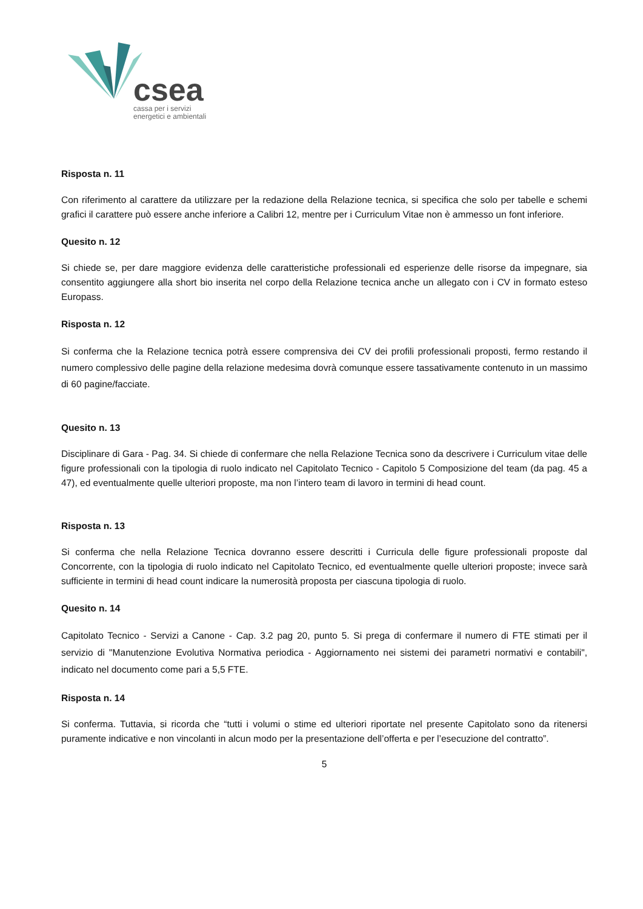csea
cassa per i servizi
energetici e ambientali
Risposta n. 11
Con riferimento al carattere da utilizzare per la redazione della Relazione tecnica, si specifica che solo per tabelle e schemi grafici il carattere può essere anche inferiore a Calibri 12, mentre per i Curriculum Vitae non è ammesso un font inferiore.
Quesito n. 12
Si chiede se, per dare maggiore evidenza delle caratteristiche professionali ed esperienze delle risorse da impegnare, sia consentito aggiungere alla short bio inserita nel corpo della Relazione tecnica anche un allegato con i CV in formato esteso Europass.
Risposta n. 12
Si conferma che la Relazione tecnica potrà essere comprensiva dei CV dei profili professionali proposti, fermo restando il numero complessivo delle pagine della relazione medesima dovrà comunque essere tassativamente contenuto in un massimo di 60 pagine/facciate.
Quesito n. 13
Disciplinare di Gara - Pag. 34. Si chiede di confermare che nella Relazione Tecnica sono da descrivere i Curriculum vitae delle figure professionali con la tipologia di ruolo indicato nel Capitolato Tecnico - Capitolo 5 Composizione del team (da pag. 45 a 47), ed eventualmente quelle ulteriori proposte, ma non l’intero team di lavoro in termini di head count.
Risposta n. 13
Si conferma che nella Relazione Tecnica dovranno essere descritti i Curricula delle figure professionali proposte dal Concorrente, con la tipologia di ruolo indicato nel Capitolato Tecnico, ed eventualmente quelle ulteriori proposte; invece sarà sufficiente in termini di head count indicare la numerosità proposta per ciascuna tipologia di ruolo.
Quesito n. 14
Capitolato Tecnico - Servizi a Canone - Cap. 3.2 pag 20, punto 5. Si prega di confermare il numero di FTE stimati per il servizio di "Manutenzione Evolutiva Normativa periodica - Aggiornamento nei sistemi dei parametri normativi e contabili", indicato nel documento come pari a 5,5 FTE.
Risposta n. 14
Si conferma. Tuttavia, si ricorda che “tutti i volumi o stime ed ulteriori riportate nel presente Capitolato sono da ritenersi puramente indicative e non vincolanti in alcun modo per la presentazione dell’offerta e per l’esecuzione del contratto”.
5